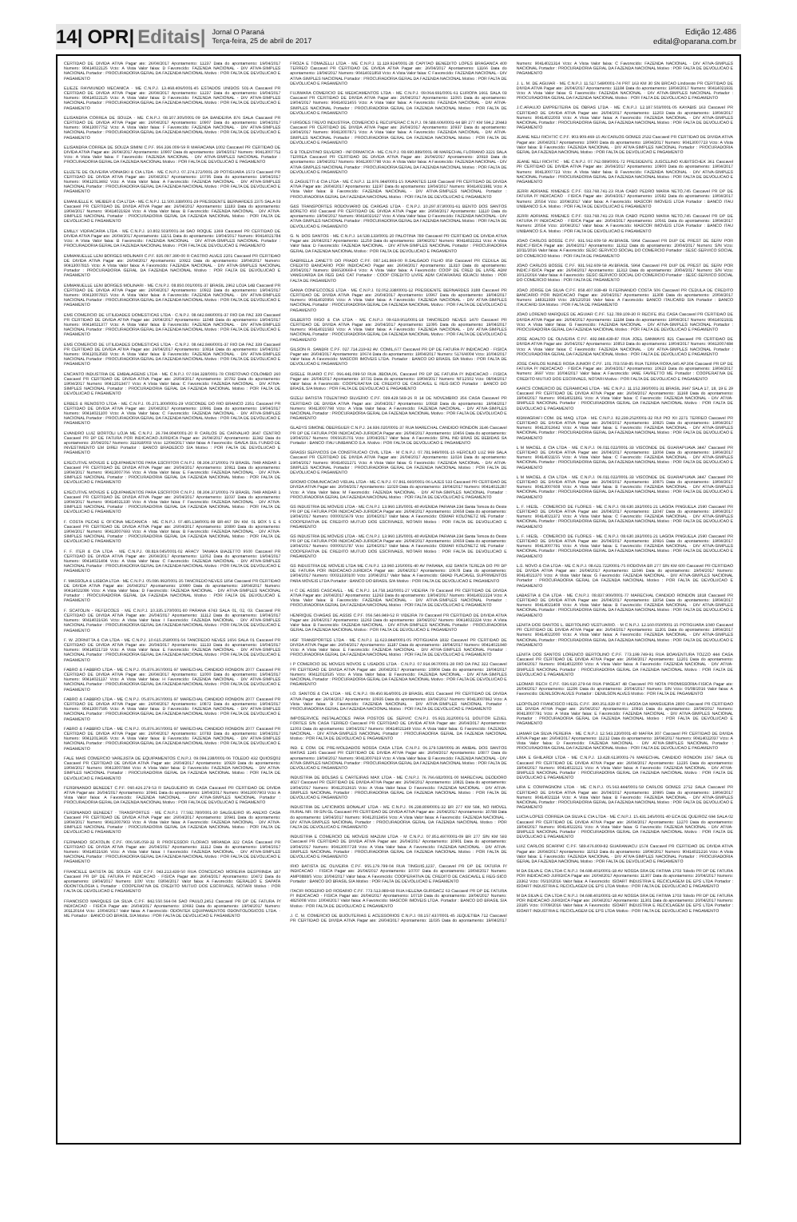14| OPR| Editais|
Jornal O Paraná
Terça-feira, 25 de abril de 2017
Edição 12.486
edital@oparana.com.br
CERTIDAO DE DIVIDA ATIVA Pagar ate: 26/04/2017 Apontamento: 11237 Data do apontamento: 19/04/2017 Numero: 90414022125 Vcto: A Vista Valor faixa: D Favorecido: FAZENDA NACIONAL - DIV ATIVA-SIMPLES NACIONAL Portador : PROCURADORIA GERAL DA FAZENDA NACIONAL Motivo : POR FALTA DE DEVOLUCAO E PAGAMENTO
ELIEZE RAYMUNDO MECANICA - ME C.N.P.J. 13.468.406/0001-45 ESTADOS UNIDOS 501-A Cascavel PR CERTIDAO DE DIVIDA ATIVA Pagar ate: 26/04/2017 Apontamento: 11237 Data do apontamento: 19/04/2017 Numero: 90414022125 Vcto: A Vista Valor faixa: D Favorecido: FAZENDA NACIONAL - DIV ATIVA-SIMPLES NACIONAL Portador : PROCURADORIA GERAL DA FAZENDA NACIONAL Motivo : POR FALTA DE DEVOLUCAO E PAGAMENTO
ELISANDRA CORREA DE SOUZA - ME C.N.P.J. 08.107.305/0001-09 DA BANDEIRA 876 SALA Cascavel PR CERTIDAO DE DIVIDA ATIVA Pagar ate: 26/04/2017 Apontamento: 10907 Data do apontamento: 19/04/2017 Numero: 90413007752 Vcto: A Vista Valor faixa: F Favorecido: FAZENDA NACIONAL - DIV ATIVA-SIMPLES NACIONAL Portador : PROCURADORIA GERAL DA FAZENDA NACIONAL Motivo : POR FALTA DE DEVOLUCAO E PAGAMENTO
ELISANDRA CORREA DE SOUZA SIMINI C.P.F. 956.336.009-59 R MARACANA 1002 Cascavel PR CERTIDAO DE DIVIDA ATIVA Pagar ate: 26/04/2017 Apontamento: 10907 Data do apontamento: 19/04/2017 Numero: 90413007752 Vcto: A Vista Valor faixa: F Favorecido: FAZENDA NACIONAL - DIV ATIVA-SIMPLES NACIONAL Portador : PROCURADORIA GERAL DA FAZENDA NACIONAL Motivo : POR FALTA DE DEVOLUCAO E PAGAMENTO
ELIZETE DE OLIVEIRA VOINASKI & CIA LTDA - ME C.N.P.J. 07.274.272/0001-29 POTIGUARA 1573 Cascavel PR CERTIDAO DE DIVIDA ATIVA Pagar ate: 26/04/2017 Apontamento: 10795 Data do apontamento: 19/04/2017 Numero: 90412013492 Vcto: A Vista Valor faixa: A Favorecido: FAZENDA NACIONAL - DIV ATIVA-SIMPLES NACIONAL Portador : PROCURADORIA GERAL DA FAZENDA NACIONAL Motivo : POR FALTA DE DEVOLUCAO E PAGAMENTO
EMANUELLE K. WEIBER & CIA LTDA - ME C.N.P.J. 11.500.338/0001-29 PRESIDENTE BERNARDES 2375 SALA 03 Cascavel PR CERTIDAO DE DIVIDA ATIVA Pagar ate: 26/04/2017 Apontamento: 11183 Data do apontamento: 19/04/2017 Numero: 90414021924 Vcto: A Vista Valor faixa: B Favorecido: FAZENDA NACIONAL - DIV ATIVA-SIMPLES NACIONAL Portador : PROCURADORIA GERAL DA FAZENDA NACIONAL Motivo : POR FALTA DE DEVOLUCAO E PAGAMENTO
EMILLY VIDRACARIA LTDA - ME C.N.P.J. 10.802.503/0001-34 SAO ROQUE 1369 Cascavel PR CERTIDAO DE DIVIDA ATIVA Pagar ate: 26/04/2017 Apontamento: 11151 Data do apontamento: 19/04/2017 Numero: 90414021784 Vcto: A Vista Valor faixa: B Favorecido: FAZENDA NACIONAL - DIV ATIVA-SIMPLES NACIONAL Portador : PROCURADORIA GERAL DA FAZENDA NACIONAL Motivo : POR FALTA DE DEVOLUCAO E PAGAMENTO
EMMANUELLE LENI BORGES MOLINARI C.P.F. 835.097.390-00 R CASTRO ALVES 2201 Cascavel PR CERTIDAO DE DIVIDA ATIVA Pagar ate: 26/04/2017 Apontamento: 10922 Data do apontamento: 19/04/2017 Numero: 90413007815 Vcto: A Vista Valor faixa: A Favorecido: FAZENDA NACIONAL - DIV ATIVA-SIMPLES NACIONAL Portador : PROCURADORIA GERAL DA FAZENDA NACIONAL Motivo : POR FALTA DE DEVOLUCAO E PAGAMENTO
EMMANUELLE LENI BORGES MOLINARI - ME C.N.P.J. 08.850.001/0001-37 BRASIL 2962 LOJA 14B Cascavel PR CERTIDAO DE DIVIDA ATIVA Pagar ate: 26/04/2017 Apontamento: 10922 Data do apontamento: 19/04/2017 Numero: 90413007815 Vcto: A Vista Valor faixa: A Favorecido: FAZENDA NACIONAL - DIV ATIVA-SIMPLES NACIONAL Portador : PROCURADORIA GERAL DA FAZENDA NACIONAL Motivo : POR FALTA DE DEVOLUCAO E PAGAMENTO
EMS COMERCIO DE UTILIDADES DOMESTICAS LTDA - C.N.P.J. 08.642.846/0001-37 RIO DA PAZ 339 Cascavel PR CERTIDAO DE DIVIDA ATIVA Pagar ate: 26/04/2017 Apontamento: 11048 Data do apontamento: 19/04/2017 Numero: 90414021377 Vcto: A Vista Valor faixa: B Favorecido: FAZENDA NACIONAL - DIV ATIVA-SIMPLES NACIONAL Portador : PROCURADORIA GERAL DA FAZENDA NACIONAL Motivo : POR FALTA DE DEVOLUCAO E PAGAMENTO
EMS COMERCIO DE UTILIDADES DOMESTICAS LTDA - C.N.P.J. 08.642.846/0001-37 RIO DA PAZ 339 Cascavel PR CERTIDAO DE DIVIDA ATIVA Pagar ate: 26/04/2017 Apontamento: 10814 Data do apontamento: 19/04/2017 Numero: 90412013583 Vcto: A Vista Valor faixa: B Favorecido: FAZENDA NACIONAL - DIV ATIVA-SIMPLES NACIONAL Portador : PROCURADORIA GERAL DA FAZENDA NACIONAL Motivo : POR FALTA DE DEVOLUCAO E PAGAMENTO
ENCANTO INDUSTRIA DE EMBALAGENS LTDA - ME C.N.P.J. 07.034.328/0001-78 CRISTOVAO COLOMBO 260 Cascavel PR CERTIDAO DE DIVIDA ATIVA Pagar ate: 26/04/2017 Apontamento: 10792 Data do apontamento: 19/04/2017 Numero: 90412013477 Vcto: A Vista Valor faixa: C Favorecido: FAZENDA NACIONAL - DIV ATIVA-SIMPLES NACIONAL Portador : PROCURADORIA GERAL DA FAZENDA NACIONAL Motivo : POR FALTA DE DEVOLUCAO E PAGAMENTO
ERBES & RENOSTO LTDA - ME C.N.P.J. 05.271.300/0001-29 VISCONDE DO RIO BRANCO 2351 Cascavel PR CERTIDAO DE DIVIDA ATIVA Pagar ate: 26/04/2017 Apontamento: 10991 Data do apontamento: 19/04/2017 Numero: 90414021100 Vcto: A Vista Valor faixa: C Favorecido: FAZENDA NACIONAL - DIV ATIVA-SIMPLES NACIONAL Portador : PROCURADORIA GERAL DA FAZENDA NACIONAL Motivo : POR FALTA DE DEVOLUCAO E PAGAMENTO
EVANDRO LUIZ BORTOLI LOJA ME C.N.P.J. 26.794.904/0001-20 R CARLOS DE CARVALHO 3647 CENTRO Cascavel PR DP DE FATURA POR INDICACAO-JURIDICA Pagar ate: 26/04/2017 Apontamento: 11342 Data do apontamento: 20/04/2017 Numero: 311918/003 Vcto: 12/04/2017 Valor faixa: A Favorecido: GAVEA SUL FUNDO DE INVESTIMENTO EM DIREI Portador : BANCO BRADESCO S/A Motivo : POR FALTA DE DEVOLUCAO E PAGAMENTO
EXECUTIVE MOVEIS E EQUIPAMENTOS PARA ESCRITOR C.N.P.J. 08.304.371/0001-79 BRASIL 7949 ANDAR 1 Cascavel PR CERTIDAO DE DIVIDA ATIVA Pagar ate: 26/04/2017 Apontamento: 10911 Data do apontamento: 19/04/2017 Numero: 90413007766 Vcto: A Vista Valor faixa: E Favorecido: FAZENDA NACIONAL - DIV ATIVA-SIMPLES NACIONAL Portador : PROCURADORIA GERAL DA FAZENDA NACIONAL Motivo : POR FALTA DE DEVOLUCAO E PAGAMENTO
EXECUTIVE MOVEIS E EQUIPAMENTOS PARA ESCRITOR C.N.P.J. 08.304.371/0001-79 BRASIL 7949 ANDAR 1 Cascavel PR CERTIDAO DE DIVIDA ATIVA Pagar ate: 26/04/2017 Apontamento: 11037 Data do apontamento: 19/04/2017 Numero: 90414021330 Vcto: A Vista Valor faixa: F Favorecido: FAZENDA NACIONAL - DIV ATIVA-SIMPLES NACIONAL Portador : PROCURADORIA GERAL DA FAZENDA NACIONAL Motivo : POR FALTA DE DEVOLUCAO E PAGAMENTO
F. COSTA PECAS E OFICINA MECANICA - ME C.N.P.J. 07.485.134/0001-99 BR-467 SN KM. 01 BOX 5 E 6 Cascavel PR CERTIDAO DE DIVIDA ATIVA Pagar ate: 26/04/2017 Apontamento: 10890 Data do apontamento: 19/04/2017 Numero: 90413007693 Vcto: A Vista Valor faixa: B Favorecido: FAZENDA NACIONAL - DIV ATIVA-SIMPLES NACIONAL Portador : PROCURADORIA GERAL DA FAZENDA NACIONAL Motivo : POR FALTA DE DEVOLUCAO E PAGAMENTO
F. F. ITER & CIA LTDA - ME C.N.P.J. 08.819.045/0001-02 ARACY TANAKA BIAZETTO 9500 Cascavel PR CERTIDAO DE DIVIDA ATIVA Pagar ate: 26/04/2017 Apontamento: 11052 Data do apontamento: 19/04/2017 Numero: 90414021404 Vcto: A Vista Valor faixa: C Favorecido: FAZENDA NACIONAL - DIV ATIVA-SIMPLES NACIONAL Portador : PROCURADORIA GERAL DA FAZENDA NACIONAL Motivo : POR FALTA DE DEVOLUCAO E PAGAMENTO
F. MASSOLA & LISBOA LTDA - ME C.N.P.J. 05.086.992/0001-35 TANCREDO NEVES 1854 Cascavel PR CERTIDAO DE DIVIDA ATIVA Pagar ate: 26/04/2017 Apontamento: 10990 Data do apontamento: 19/04/2017 Numero: 90414021086 Vcto: A Vista Valor faixa: D Favorecido: FAZENDA NACIONAL - DIV ATIVA-SIMPLES NACIONAL Portador : PROCURADORIA GERAL DA FAZENDA NACIONAL Motivo : POR FALTA DE DEVOLUCAO E PAGAMENTO
F. SCATOLIN - REFEICOES - ME C.N.P.J. 10.335.170/0001-80 PARANA 4743 SALA 01, 02, 03. Cascavel PR CERTIDAO DE DIVIDA ATIVA Pagar ate: 26/04/2017 Apontamento: 11112 Data do apontamento: 19/04/2017 Numero: 90414021636 Vcto: A Vista Valor faixa: I Favorecido: FAZENDA NACIONAL - DIV ATIVA-SIMPLES NACIONAL Portador : PROCURADORIA GERAL DA FAZENDA NACIONAL Motivo : POR FALTA DE DEVOLUCAO E PAGAMENTO
F. W. ZORNITTA & CIA LTDA - ME C.N.P.J. 10.615.258/0001-56 TANCREDO NEVES 1656 SALA 01 Cascavel PR CERTIDAO DE DIVIDA ATIVA Pagar ate: 26/04/2017 Apontamento: 11133 Data do apontamento: 19/04/2017 Numero: 90414021719 Vcto: A Vista Valor faixa: E Favorecido: FAZENDA NACIONAL - DIV ATIVA-SIMPLES NACIONAL Portador : PROCURADORIA GERAL DA FAZENDA NACIONAL Motivo : POR FALTA DE DEVOLUCAO E PAGAMENTO
FABRO & FABBRO LTDA - ME C.N.P.J. 05.876.367/0001-97 MARECHAL CANDIDO RONDON 2077 Cascavel PR CERTIDAO DE DIVIDA ATIVA Pagar ate: 26/04/2017 Apontamento: 11000 Data do apontamento: 19/04/2017 Numero: 90414021137 Vcto: A Vista Valor faixa: H Favorecido: FAZENDA NACIONAL - DIV ATIVA-SIMPLES NACIONAL Portador : PROCURADORIA GERAL DA FAZENDA NACIONAL Motivo : POR FALTA DE DEVOLUCAO E PAGAMENTO
FABRO & FABBRO LTDA - ME C.N.P.J. 05.876.367/0001-97 MARECHAL CANDIDO RONDON 2077 Cascavel PR CERTIDAO DE DIVIDA ATIVA Pagar ate: 26/04/2017 Apontamento: 10872 Data do apontamento: 19/04/2017 Numero: 90413007595 Vcto: A Vista Valor faixa: D Favorecido: FAZENDA NACIONAL - DIV ATIVA-SIMPLES NACIONAL Portador : PROCURADORIA GERAL DA FAZENDA NACIONAL Motivo : POR FALTA DE DEVOLUCAO E PAGAMENTO
FABRO & FABBRO LTDA - ME C.N.P.J. 05.876.367/0001-97 MARECHAL CANDIDO RONDON 2077 Cascavel PR CERTIDAO DE DIVIDA ATIVA Pagar ate: 26/04/2017 Apontamento: 10783 Data do apontamento: 19/04/2017 Numero: 90412013435 Vcto: A Vista Valor faixa: B Favorecido: FAZENDA NACIONAL - DIV ATIVA-SIMPLES NACIONAL Portador : PROCURADORIA GERAL DA FAZENDA NACIONAL Motivo : POR FALTA DE DEVOLUCAO E PAGAMENTO
FALE MAIS COMERCIO VAREJISTA DE EQUIPAMENTOS C.N.P.J. 09.094.238/0001-06 TOLEDO 432 QUIOSQ02 Cascavel PR CERTIDAO DE DIVIDA ATIVA Pagar ate: 26/04/2017 Apontamento: 10929 Data do apontamento: 19/04/2017 Numero: 90413007844 Vcto: A Vista Valor faixa: D Favorecido: FAZENDA NACIONAL - DIV ATIVA-SIMPLES NACIONAL Portador : PROCURADORIA GERAL DA FAZENDA NACIONAL Motivo : POR FALTA DE DEVOLUCAO E PAGAMENTO
FERDINANDO BENEDET C.P.F. 060.426.279-53 R SALGUEIRO 95 CASA Cascavel PR CERTIDAO DE DIVIDA ATIVA Pagar ate: 26/04/2017 Apontamento: 10941 Data do apontamento: 19/04/2017 Numero: 90413007903 Vcto: A Vista Valor faixa: A Favorecido: FAZENDA NACIONAL - DIV ATIVA-SIMPLES NACIONAL Portador : PROCURADORIA GERAL DA FAZENDA NACIONAL Motivo : POR FALTA DE DEVOLUCAO E PAGAMENTO
FERDINANDO BENEDET - TRANSPORTES - ME C.N.P.J. 77.592.780/0001-30 SALGUEIRO 95 ANEXO CASA Cascavel PR CERTIDAO DE DIVIDA ATIVA Pagar ate: 26/04/2017 Apontamento: 10941 Data do apontamento: 19/04/2017 Numero: 90413007903 Vcto: A Vista Valor faixa: A Favorecido: FAZENDA NACIONAL - DIV ATIVA-SIMPLES NACIONAL Portador : PROCURADORIA GERAL DA FAZENDA NACIONAL Motivo : POR FALTA DE DEVOLUCAO E PAGAMENTO
FERNANDO SCATOLIN C.P.F. 006.595.059-32 R PROFESSOR FLORACI MIRANDA 322 CASA Cascavel PR CERTIDAO DE DIVIDA ATIVA Pagar ate: 26/04/2017 Apontamento: 11112 Data do apontamento: 19/04/2017 Numero: 90414021636 Vcto: A Vista Valor faixa: I Favorecido: FAZENDA NACIONAL - DIV ATIVA-SIMPLES NACIONAL Portador : PROCURADORIA GERAL DA FAZENDA NACIONAL Motivo : POR FALTA DE DEVOLUCAO E PAGAMENTO
FRANCIELE BATISTA DE SOUZA -629 C.P.F. 043.213.439-50 RUA CONCEICAO MOREIRA DESPRINDA 187 Cascavel PR DP DE FATURA P/ INDICACAO - FISICA Pagar ate: 26/04/2017 Apontamento: 10472 Data do apontamento: 19/04/2017 Numero: 10X/ Vcto: 03/04/2017 Valor faixa: A Favorecido: GERALDO E SAPATA ODONTOLOGIA L Portador : COOPERATIVA DE CREDITO MUTUO DOS ESCRIVAES, NOTARI Motivo : POR FALTA DE DEVOLUCAO E PAGAMENTO
FRANCISCO MARQUES DA SILVA C.P.F. 842.550.564-04 SAO PAULO,2452 Cascavel PR DP DE FATURA P/ INDICACAO - FISICA Pagar ate: 26/04/2017 Apontamento: 10692 Data do apontamento: 19/04/2017 Numero: 301120164 Vcto: 10/04/2017 Valor faixa: A Favorecido: ODONTEK EQUIPAMENTOS ODONTOLOGICOS LTDA. - ME Portador : BANCO DO BRASIL S/A Motivo : POR FALTA DE DEVOLUCAO E PAGAMENTO
FROZA E TOMAZELLI LTDA - ME C.N.P.J. 11.119.924/0001-28 CAPITAO BENEDITO LOPES BRAGANCA 400 TERREO Cascavel PR CERTIDAO DE DIVIDA ATIVA Pagar ate: 26/04/2017 Apontamento: 11166 Data do apontamento: 19/04/2017 Numero: 90414021858 Vcto: A Vista Valor faixa: C Favorecido: FAZENDA NACIONAL - DIV ATIVA-SIMPLES NACIONAL Portador : PROCURADORIA GERAL DA FAZENDA NACIONAL Motivo : POR FALTA DE DEVOLUCAO E PAGAMENTO
FUJIWARA COMERCIO DE MEDICAMENTOS LTDA - ME C.N.P.J. 09.064.691/0001-61 EUROPA 1661 SALA 03 Cascavel PR CERTIDAO DE DIVIDA ATIVA Pagar ate: 26/04/2017 Apontamento: 11065 Data do apontamento: 19/04/2017 Numero: 90414021455 Vcto: A Vista Valor faixa: A Favorecido: FAZENDA NACIONAL - DIV ATIVA-SIMPLES NACIONAL Portador : PROCURADORIA GERAL DA FAZENDA NACIONAL Motivo : POR FALTA DE DEVOLUCAO E PAGAMENTO
FURGOES TREVO INDUSTRIA, COMERCIO E RECUPERAC C.N.P.J. 09.588.606/0001-64 BR 277 KM 594,2 20443 Cascavel PR CERTIDAO DE DIVIDA ATIVA Pagar ate: 26/04/2017 Apontamento: 10937 Data do apontamento: 19/04/2017 Numero: 90413007871 Vcto: A Vista Valor faixa: A Favorecido: FAZENDA NACIONAL - DIV ATIVA-SIMPLES NACIONAL Portador : PROCURADORIA GERAL DA FAZENDA NACIONAL Motivo : POR FALTA DE DEVOLUCAO E PAGAMENTO
G B TOLENTINO SILVERIO - INFORMATICA - ME C.N.P.J. 08.690.889/0001-98 MARECHAL FLORIANO 3221 SALA TERREA Cascavel PR CERTIDAO DE DIVIDA ATIVA Pagar ate: 26/04/2017 Apontamento: 10918 Data do apontamento: 19/04/2017 Numero: 90413007798 Vcto: A Vista Valor faixa: A Favorecido: FAZENDA NACIONAL - DIV ATIVA-SIMPLES NACIONAL Portador : PROCURADORIA GERAL DA FAZENDA NACIONAL Motivo : POR FALTA DE DEVOLUCAO E PAGAMENTO
G ZAGUETTI & CIA LTDA - ME C.N.P.J. 11.976.944/0001-15 XAVANTES 1168 Cascavel PR CERTIDAO DE DIVIDA ATIVA Pagar ate: 26/04/2017 Apontamento: 11197 Data do apontamento: 19/04/2017 Numero: 90414021981 Vcto: A Vista Valor faixa: B Favorecido: FAZENDA NACIONAL - DIV ATIVA-SIMPLES NACIONAL Portador : PROCURADORIA GERAL DA FAZENDA NACIONAL Motivo : POR FALTA DE DEVOLUCAO E PAGAMENTO
G&S TRANSPORTES RODOVIARIO DE CARGAS LTDA - C.N.P.J. 10.297.873/0001-61 BENTO DOS SANTOS BORETO 450 Cascavel PR CERTIDAO DE DIVIDA ATIVA Pagar ate: 26/04/2017 Apontamento: 11110 Data do apontamento: 19/04/2017 Numero: 90414021627 Vcto: A Vista Valor faixa: D Favorecido: FAZENDA NACIONAL - DIV ATIVA-SIMPLES NACIONAL Portador : PROCURADORIA GERAL DA FAZENDA NACIONAL Motivo : POR FALTA DE DEVOLUCAO E PAGAMENTO
G. N. DOS SANTOS - ME C.N.P.J. 14.538.133/0001-20 PALOTINA 789 Cascavel PR CERTIDAO DE DIVIDA ATIVA Pagar ate: 26/04/2017 Apontamento: 11259 Data do apontamento: 19/04/2017 Numero: 90414022211 Vcto: A Vista Valor faixa: D Favorecido: FAZENDA NACIONAL - DIV ATIVA-SIMPLES NACIONAL Portador : PROCURADORIA GERAL DA FAZENDA NACIONAL Motivo : POR FALTA DE DEVOLUCAO E PAGAMENTO
GABRIELLA ZANETTI DO PRADO C.P.F. 087.141.869-00 R.SALGADO FILHO 859 Cascavel PR CEDULA DE CREDITO BANCARIO POR INDICACAO Pagar ate: 26/04/2017 Apontamento: 11310 Data do apontamento: 20/04/2017 Numero: B66530669-4 Vcto: A Vista Valor faixa: A Favorecido: COOP DE CRED DE LIVRE ADM VANGUARDA DA REG DAS CAT Portador : COOP CREDITO LIVRE ADM CATARARAS IGUACU Motivo : POR FALTA DE PAGAMENTO
GANIA CONFECCOES LTDA - ME C.N.P.J. 02.052.338/0001-12 PRESIDENTE BERNARDES 3188 Cascavel PR CERTIDAO DE DIVIDA ATIVA Pagar ate: 26/04/2017 Apontamento: 10967 Data do apontamento: 19/04/2017 Numero: 90414020956 Vcto: A Vista Valor faixa: A Favorecido: FAZENDA NACIONAL - DIV ATIVA-SIMPLES NACIONAL Portador : PROCURADORIA GERAL DA FAZENDA NACIONAL Motivo : POR FALTA DE DEVOLUCAO E PAGAMENTO
GILBERTO RIGO & CIA LTDA - ME C.N.P.J. 09.619.951/0001-18 TANCREDO NEVES 1470 Cascavel PR CERTIDAO DE DIVIDA ATIVA Pagar ate: 26/04/2017 Apontamento: 11095 Data do apontamento: 19/04/2017 Numero: 90414021583 Vcto: A Vista Valor faixa: A Favorecido: FAZENDA NACIONAL - DIV ATIVA-SIMPLES NACIONAL Portador : PROCURADORIA GERAL DA FAZENDA NACIONAL Motivo : POR FALTA DE DEVOLUCAO E PAGAMENTO
GILSON R. SANDRI C.P.F. 027.714.219-92 AV. COMIL,677 Cascavel PR DP DE FATURA P/ INDICACAO - FISICA Pagar ate: 26/04/2017 Apontamento: 10674 Data do apontamento: 19/04/2017 Numero: 5176/4004 Vcto: 10/04/2017 Valor faixa: A Favorecido: MASCOR IMOVEIS LTDA. Portador : BANCO DO BRASIL S/A Motivo : POR FALTA DE DEVOLUCAO E PAGAMENTO
GISELE RUARO C.P.F. 066.441.099-50 RUA JIBOIA,06, Cascavel PR DP DE FATURA P/ INDICACAO - FISICA Pagar ate: 26/04/2017 Apontamento: 10731 Data do apontamento: 19/04/2017 Numero: NF12502 Vcto: 08/04/2017 Valor faixa: A Favorecido: COOPERATIVA DE CREDITO DE CASCAVEL E REG-SICO Portador : BANCO DO BRASIL S/A Motivo : POR FALTA DE DEVOLUCAO E PAGAMENTO
GIZELI BATISTA TOLENTINO SILVERIO C.P.F. 039.429.569-26 R 14 DE NOVEMBRO 356 CASA Cascavel PR CERTIDAO DE DIVIDA ATIVA Pagar ate: 26/04/2017 Apontamento: 10918 Data do apontamento: 19/04/2017 Numero: 90413007798 Vcto: A Vista Valor faixa: A Favorecido: FAZENDA NACIONAL - DIV ATIVA-SIMPLES NACIONAL Portador : PROCURADORIA GERAL DA FAZENDA NACIONAL Motivo : POR FALTA DE DEVOLUCAO E PAGAMENTO
GLADYS SIMONE OBERGUER C.N.P.J. 24.936.020/0001-37 RUA MARECHAL CANDIDO RONDON 3146 Cascavel PR DP DE FATURA POR INDICACAO-JURIDICA Pagar ate: 26/04/2017 Apontamento: 10456 Data do apontamento: 19/04/2017 Numero: 0065635701 Vcto: 10/04/2017 Valor faixa: A Favorecido: SPAL IND BRAS DE BEBIDAS SA Portador : BANCO ITAU UNIBANCO S.A. Motivo : POR FALTA DE DEVOLUCAO E PAGAMENTO
GRASSI SERVICOS DA CONSTRUCAO CIVIL LTDA - M C.N.P.J. 07.781.949/0001-15 HERCILIO LUZ 969 SALA Cascavel PR CERTIDAO DE DIVIDA ATIVA Pagar ate: 26/04/2017 Apontamento: 11024 Data do apontamento: 19/04/2017 Numero: 90414021271 Vcto: A Vista Valor faixa: G Favorecido: FAZENDA NACIONAL - DIV ATIVA-SIMPLES NACIONAL Portador : PROCURADORIA GERAL DA FAZENDA NACIONAL Motivo : POR FALTA DE DEVOLUCAO E PAGAMENTO
GROMO COMUNICACAO VISUAL LTDA - ME C.N.P.J. 07.861.660/0001-06 LAJES 533 Cascavel PR CERTIDAO DE DIVIDA ATIVA Pagar ate: 26/04/2017 Apontamento: 11029 Data do apontamento: 19/04/2017 Numero: 90414021287 Vcto: A Vista Valor faixa: M Favorecido: FAZENDA NACIONAL - DIV ATIVA-SIMPLES NACIONAL Portador : PROCURADORIA GERAL DA FAZENDA NACIONAL Motivo : POR FALTA DE DEVOLUCAO E PAGAMENTO
GS INDUSTRIA DE MOVEIS LTDA - ME C.N.P.J. 13.960.135/0001-40 AVENIDA PARANA 234 Santa Tereza do Oeste PR DP DE FATURA POR INDICACAO-JURIDICA Pagar ate: 26/04/2017 Apontamento: 10658 Data do apontamento: 19/04/2017 Numero: 0000015679 Vcto: 10/04/2017 Valor faixa: A Favorecido: OSMAR KOLONETZ ME Portador : COOPERATIVA DE CREDITO MUTUO DOS ESCRIVAES, NOTARI Motivo : POR FALTA DE DEVOLUCAO E PAGAMENTO
GS INDUSTRIA DE MOVEIS LTDA - ME C.N.P.J. 13.960.135/0001-40 AVENIDA PARANA 234 Santa Tereza do Oeste PR DP DE FATURA POR INDICACAO-JURIDICA Pagar ate: 26/04/2017 Apontamento: 10659 Data do apontamento: 19/04/2017 Numero: 0000015787 Vcto: 12/04/2017 Valor faixa: A Favorecido: OSMAR KOLONETZ ME Portador : COOPERATIVA DE CREDITO MUTUO DOS ESCRIVAES, NOTARI Motivo : POR FALTA DE DEVOLUCAO E PAGAMENTO
GS INDUSTRIA DE MOVEIS LTDA ME C.N.P.J. 13.960.135/0001-40 AV PARANA, 432 SANTA TEREZA DO PR DP DE FATURA POR INDICACAO-JURIDICA Pagar ate: 26/04/2017 Apontamento: 10678 Data do apontamento: 19/04/2017 Numero: 00031330100 Vcto: 10/04/2017 Valor faixa: A Favorecido: GMAD PLACAVEL SUPRIMENTOS PARA MOVEIS LTDA Portador : BANCO DO BRASIL S/A Motivo : POR FALTA DE DEVOLUCAO E PAGAMENTO
H C DE ASSIS CASCAVEL - ME C.N.P.J. 14.758.142/0001-27 VIDEIRA 79 Cascavel PR CERTIDAO DE DIVIDA ATIVA Pagar ate: 26/04/2017 Apontamento: 11263 Data do apontamento: 19/04/2017 Numero: 90414022224 Vcto: A Vista Valor faixa: B Favorecido: FAZENDA NACIONAL - DIV ATIVA-SIMPLES NACIONAL Portador : PROCURADORIA GERAL DA FAZENDA NACIONAL Motivo : POR FALTA DE DEVOLUCAO E PAGAMENTO
HENRIQUE CHAGAS DE ASSIS C.P.F. 056.546.949-52 R VIDEIRA 79 Cascavel PR CERTIDAO DE DIVIDA ATIVA Pagar ate: 26/04/2017 Apontamento: 11263 Data do apontamento: 19/04/2017 Numero: 90414022224 Vcto: A Vista Valor faixa: B Favorecido: FAZENDA NACIONAL - DIV ATIVA-SIMPLES NACIONAL Portador : PROCURADORIA GERAL DA FAZENDA NACIONAL Motivo : POR FALTA DE DEVOLUCAO E PAGAMENTO
HGF TRANSPORTES LTDA - ME C.N.P.J. 11.623.844/0001-05 POTIGUARA 1832 Cascavel PR CERTIDAO DE DIVIDA ATIVA Pagar ate: 26/04/2017 Apontamento: 11187 Data do apontamento: 19/04/2017 Numero: 90414021940 Vcto: A Vista Valor faixa: E Favorecido: FAZENDA NACIONAL - DIV ATIVA-SIMPLES NACIONAL Portador : PROCURADORIA GERAL DA FAZENDA NACIONAL Motivo : POR FALTA DE DEVOLUCAO E PAGAMENTO
I P COMERCIO DE MOVEIS NOVOS E USADOS LTDA - C.N.P.J. 07.914.967/0001-28 RIO DA PAZ 322 Cascavel PR CERTIDAO DE DIVIDA ATIVA Pagar ate: 26/04/2017 Apontamento: 10804 Data do apontamento: 19/04/2017 Numero: 90412013535 Vcto: A Vista Valor faixa: B Favorecido: FAZENDA NACIONAL - DIV ATIVA-SIMPLES NACIONAL Portador : PROCURADORIA GERAL DA FAZENDA NACIONAL Motivo : POR FALTA DE DEVOLUCAO E PAGAMENTO
I.O. SANTOS & CIA LTDA - ME C.N.P.J. 09.450.914/0001-29 BRASIL 4021 Cascavel PR CERTIDAO DE DIVIDA ATIVA Pagar ate: 26/04/2017 Apontamento: 10935 Data do apontamento: 19/04/2017 Numero: 90413007862 Vcto: A Vista Valor faixa: D Favorecido: FAZENDA NACIONAL - DIV ATIVA-SIMPLES NACIONAL Portador : PROCURADORIA GERAL DA FAZENDA NACIONAL Motivo : POR FALTA DE DEVOLUCAO E PAGAMENTO
IMPOSERVICE INSTALACOES PARA POSTOS DE SERVIC C.N.P.J. 05.921.312/0001-51 DOUTOR EZUEL FORTES S/N CASA TERREO Cascavel PR CERTIDAO DE DIVIDA ATIVA Pagar ate: 26/04/2017 Apontamento: 11003 Data do apontamento: 19/04/2017 Numero: 90414021149 Vcto: A Vista Valor faixa: G Favorecido: FAZENDA NACIONAL - DIV ATIVA-SIMPLES NACIONAL Portador : PROCURADORIA GERAL DA FAZENDA NACIONAL Motivo : POR FALTA DE DEVOLUCAO E PAGAMENTO
IND. E COM. DE PRE-MOLDADOS NOSSA CASA LTDA. C.N.P.J. 06.179.539/0001-36 ANIBAL DOS SANTOS MATIAS 1245 Cascavel PR CERTIDAO DE DIVIDA ATIVA Pagar ate: 26/04/2017 Apontamento: 10877 Data do apontamento: 19/04/2017 Numero: 90413007619 Vcto: A Vista Valor faixa: B Favorecido: FAZENDA NACIONAL - DIV ATIVA-SIMPLES NACIONAL Portador : PROCURADORIA GERAL DA FAZENDA NACIONAL Motivo : POR FALTA DE DEVOLUCAO E PAGAMENTO
INDUSTRIA DE BOLSAS E CARTEIRAS MAX LTDA - ME C.N.P.J. 76.766.682/0001-00 MARECHAL DEODORO 4027 Cascavel PR CERTIDAO DE DIVIDA ATIVA Pagar ate: 26/04/2017 Apontamento: 10821 Data do apontamento: 19/04/2017 Numero: 90412013615 Vcto: A Vista Valor faixa: D Favorecido: FAZENDA NACIONAL - DIV ATIVA-SIMPLES NACIONAL Portador : PROCURADORIA GERAL DA FAZENDA NACIONAL Motivo : POR FALTA DE DEVOLUCAO E PAGAMENTO
INDUSTRIA DE LATICINIOS BONALAT LTDA - ME C.N.P.J. 06.238.809/0001-32 BR 277 KM 584, NO IMOVEL RURAL NR. 09 S/N GL Cascavel PR CERTIDAO DE DIVIDA ATIVA Pagar ate: 26/04/2017 Apontamento: 10788 Data do apontamento: 19/04/2017 Numero: 90412013456 Vcto: A Vista Valor faixa: A Favorecido: FAZENDA NACIONAL - DIV ATIVA-SIMPLES NACIONAL Portador : PROCURADORIA GERAL DA FAZENDA NACIONAL Motivo : POR FALTA DE DEVOLUCAO E PAGAMENTO
INDUSTRIA E COMERCIO DE MOVEIS MAZUM LTDA - M C.N.P.J. 07.851.497/0001-09 BR 277 S/N KM 593 Cascavel PR CERTIDAO DE DIVIDA ATIVA Pagar ate: 26/04/2017 Apontamento: 10901 Data do apontamento: 19/04/2017 Numero: 90413007728 Vcto: A Vista Valor faixa: A Favorecido: FAZENDA NACIONAL - DIV ATIVA-SIMPLES NACIONAL Portador : PROCURADORIA GERAL DA FAZENDA NACIONAL Motivo : POR FALTA DE DEVOLUCAO E PAGAMENTO
IRIO BATISTA DE OLIVEIRA C.P.F. 955.179.799-04 RUA TINGUIS,1237, Cascavel PR DP DE FATURA P/ INDICACAO - FISICA Pagar ate: 26/04/2017 Apontamento: 10707 Data do apontamento: 19/04/2017 Numero: AMP0888/5 Vcto: 10/04/2017 Valor faixa: A Favorecido: COOPERATIVA DE CREDITO DE CASCAVEL E REG-SICO Portador : BANCO DO BRASIL S/A Motivo : POR FALTA DE DEVOLUCAO E PAGAMENTO
ITACIR ROGERIO DO ROSARIO C.P.F. 773.513.989-68 RUA HELENA GURGACZ 63 Cascavel PR DP DE FATURA P/ INDICACAO - FISICA Pagar ate: 26/04/2017 Apontamento: 10719 Data do apontamento: 19/04/2017 Numero: 4825008 Vcto: 10/04/2017 Valor faixa: A Favorecido: MASCOR IMOVEIS LTDA. Portador : BANCO DO BRASIL S/A Motivo : POR FALTA DE DEVOLUCAO E PAGAMENTO
J. C. M. COMERCIO DE BIJOUTERIAS E ACESSORIOS C.N.P.J. 08.157.437/0001-45 JEQUETIBA 712 Cascavel PR CERTIDAO DE DIVIDA ATIVA Pagar ate: 26/04/2017 Apontamento: 11035 Data do apontamento: 19/04/2017 Numero: 90414021314 Vcto: A Vista Valor faixa: C Favorecido: FAZENDA NACIONAL - DIV ATIVA-SIMPLES NACIONAL Portador : PROCURADORIA GERAL DA FAZENDA NACIONAL Motivo : POR FALTA DE DEVOLUCAO E PAGAMENTO
J. L. M. DE AGUIAR - ME C.N.P.J. 11.517.549/0001-74 PRT 163 KM 30 SN BRCAO Lindoeste PR CERTIDAO DE DIVIDA ATIVA Pagar ate: 26/04/2017 Apontamento: 11184 Data do apontamento: 19/04/2017 Numero: 90414021931 Vcto: A Vista Valor faixa: G Favorecido: FAZENDA NACIONAL - DIV ATIVA-SIMPLES NACIONAL Portador : PROCURADORIA GERAL DA FAZENDA NACIONAL Motivo : POR FALTA DE DEVOLUCAO E PAGAMENTO
J.C.ARAUJO EMPREITEIRA DE OBRAS LTDA - ME C.N.P.J. 12.187.503/0001-05 KAYABIS 163 Cascavel PR CERTIDAO DE DIVIDA ATIVA Pagar ate: 26/04/2017 Apontamento: 11203 Data do apontamento: 19/04/2017 Numero: 90414022003 Vcto: A Vista Valor faixa: A Favorecido: FAZENDA NACIONAL - DIV ATIVA-SIMPLES NACIONAL Portador : PROCURADORIA GERAL DA FAZENDA NACIONAL Motivo : POR FALTA DE DEVOLUCAO E PAGAMENTO
JEANE NELI RICHTIC C.P.F. 903.909.469-15 AV.CARLOS GOMES 2532 Cascavel PR CERTIDAO DE DIVIDA ATIVA Pagar ate: 26/04/2017 Apontamento: 10900 Data do apontamento: 19/04/2017 Numero: 90413007723 Vcto: A Vista Valor faixa: B Favorecido: FAZENDA NACIONAL - DIV ATIVA-SIMPLES NACIONAL Portador : PROCURADORIA GERAL DA FAZENDA NACIONAL Motivo : POR FALTA DE DEVOLUCAO E PAGAMENTO
JEANE NELI RICHTIC - ME C.N.P.J. 07.762.089/0001-72 PRESIDENTE JUSCELINO KUBITSCHEK 361 Cascavel PR CERTIDAO DE DIVIDA ATIVA Pagar ate: 26/04/2017 Apontamento: 10900 Data do apontamento: 19/04/2017 Numero: 90413007723 Vcto: A Vista Valor faixa: B Favorecido: FAZENDA NACIONAL - DIV ATIVA-SIMPLES NACIONAL Portador : PROCURADORIA GERAL DA FAZENDA NACIONAL Motivo : POR FALTA DE DEVOLUCAO E PAGAMENTO
JERRI ADRIANE XIMENES C.P.F. 033.768.741-23 RUA CABO PEDRO MARIA NETO,745 Cascavel PR DP DE FATURA P/ INDICACAO - FISICA Pagar ate: 26/04/2017 Apontamento: 10582 Data do apontamento: 19/04/2017 Numero: 20554 Vcto: 10/04/2017 Valor faixa: A Favorecido: MASCOR IMOVEIS LTDA Portador : BANCO ITAU UNIBANCO S.A. Motivo : POR FALTA DE DEVOLUCAO E PAGAMENTO
JERRI ADRIANE XIMENES C.P.F. 033.768.741-23 RUA CABO PEDRO MARIA NETO,745 Cascavel PR DP DE FATURA P/ INDICACAO - FISICA Pagar ate: 26/04/2017 Apontamento: 10561 Data do apontamento: 19/04/2017 Numero: 20554 Vcto: 10/04/2017 Valor faixa: A Favorecido: MASCOR IMOVEIS LTDA Portador : BANCO ITAU UNIBANCO S.A. Motivo : POR FALTA DE DEVOLUCAO E PAGAMENTO
JOAO CARLOS BOSSE C.P.F. 931.562.609-59 AV.BRASIL 5964 Cascavel PR DUP DE PREST DE SERV POR INDIC.FISICA Pagar ate: 26/04/2017 Apontamento: 11312 Data do apontamento: 20/04/2017 Numero: S/N Vcto: 10/11/2016 Valor faixa: A Favorecido: SESC-SERVICO SOCIAL DO COMERCIO Portador : SESC-SERVICO SOCIAL DO COMERCIO Motivo : POR FALTA DE PAGAMENTO
JOAO CARLOS BOSSE C.P.F. 931.562.609-59 AV.BRASIL 5964 Cascavel PR DUP DE PREST DE SERV POR INDIC.FISICA Pagar ate: 26/04/2017 Apontamento: 11313 Data do apontamento: 20/04/2017 Numero: S/N Vcto: 10/12/2016 Valor faixa: A Favorecido: SESC-SERVICO SOCIAL DO COMERCIO Portador : SESC-SERVICO SOCIAL DO COMERCIO Motivo : POR FALTA DE PAGAMENTO
JOAO JORGE DA SILVA C.P.F. 858.407.939-49 R.FERNANDO COSTA 506 Cascavel PR CEDULA DE CREDITO BANCARIO POR INDICACAO Pagar ate: 26/04/2017 Apontamento: 11308 Data do apontamento: 20/04/2017 Numero: 148311939 Vcto: 28/12/2016 Valor faixa: A Favorecido: BANCO ITAUCARD S/A Portador : BANCO ITAUCARD S/A Motivo : POR FALTA DE PAGAMENTO
JOAO LORENO MARQUES DE AGUIAR C.P.F. 512.789.109-30 R RECIFE 851 CASA Cascavel PR CERTIDAO DE DIVIDA ATIVA Pagar ate: 26/04/2017 Apontamento: 11184 Data do apontamento: 19/04/2017 Numero: 90414021931 Vcto: A Vista Valor faixa: G Favorecido: FAZENDA NACIONAL - DIV ATIVA-SIMPLES NACIONAL Portador : PROCURADORIA GERAL DA FAZENDA NACIONAL Motivo : POR FALTA DE DEVOLUCAO E PAGAMENTO
JOSE ADALTO DE OLIVEIRA C.P.F. 492.848.439-87 RUA JOEL SANWAYS 821 Cascavel PR CERTIDAO DE DIVIDA ATIVA Pagar ate: 26/04/2017 Apontamento: 10853 Data do apontamento: 19/04/2017 Numero: 90413007484 Vcto: A Vista Valor faixa: C Favorecido: FAZENDA NACIONAL - DIV ATIVA-SIMPLES NACIONAL Portador : PROCURADORIA GERAL DA FAZENDA NACIONAL Motivo : POR FALTA DE DEVOLUCAO E PAGAMENTO
JOSE CARLOS NUNES ROSA JUNIOR C.P.F. 101.703.559-85 RUA TERRA ROXA,645 AP.304 Cascavel PR DP DE FATURA P/ INDICACAO - FISICA Pagar ate: 26/04/2017 Apontamento: 10623 Data do apontamento: 19/04/2017 Numero: 3697 Vcto: 10/04/2017 Valor faixa: A Favorecido: IANE FAVRETTO ME Portador : COOPERATIVA DE CREDITO MUTUO DOS ESCRIVAES, NOTARI Motivo : POR FALTA DE DEVOLUCAO E PAGAMENTO
KARCS COMERCIO DE CERAMICAS LTDA - ME C.N.P.J. 11.152.390/0001-31 BRASIL 3647 SALA 17, 18, 19 E 29 Cascavel PR CERTIDAO DE DIVIDA ATIVA Pagar ate: 26/04/2017 Apontamento: 11168 Data do apontamento: 19/04/2017 Numero: 90414021861 Vcto: A Vista Valor faixa: C Favorecido: FAZENDA NACIONAL - DIV ATIVA-SIMPLES NACIONAL Portador : PROCURADORIA GERAL DA FAZENDA NACIONAL Motivo : POR FALTA DE DEVOLUCAO E PAGAMENTO
KIDMAGRAFI COM. DE MAQ. LTDA - ME C.N.P.J. 82.239.252/0001-32 RUI PIO XII 2271 TERREO Cascavel PR CERTIDAO DE DIVIDA ATIVA Pagar ate: 26/04/2017 Apontamento: 10825 Data do apontamento: 19/04/2017 Numero: 90412013642 Vcto: A Vista Valor faixa: E Favorecido: FAZENDA NACIONAL - DIV ATIVA-SIMPLES NACIONAL Portador : PROCURADORIA GERAL DA FAZENDA NACIONAL Motivo : POR FALTA DE DEVOLUCAO E PAGAMENTO
L M MACIEL & CIA LTDA - ME C.N.P.J. 06.011.022/0001-33 VISCONDE DE GUARAPUAVA 3447 Cascavel PR CERTIDAO DE DIVIDA ATIVA Pagar ate: 26/04/2017 Apontamento: 11004 Data do apontamento: 19/04/2017 Numero: 90414021155 Vcto: A Vista Valor faixa: C Favorecido: FAZENDA NACIONAL - DIV ATIVA-SIMPLES NACIONAL Portador : PROCURADORIA GERAL DA FAZENDA NACIONAL Motivo : POR FALTA DE DEVOLUCAO E PAGAMENTO
L M MACIEL & CIA LTDA - ME C.N.P.J. 06.011.022/0001-33 VISCONDE DE GUARAPUAVA 3447 Cascavel PR CERTIDAO DE DIVIDA ATIVA Pagar ate: 26/04/2017 Apontamento: 10875 Data do apontamento: 19/04/2017 Numero: 90413007608 Vcto: A Vista Valor faixa: B Favorecido: FAZENDA NACIONAL - DIV ATIVA-SIMPLES NACIONAL Portador : PROCURADORIA GERAL DA FAZENDA NACIONAL Motivo : POR FALTA DE DEVOLUCAO E PAGAMENTO
L. F. HIESL - COMERCIO DE FLORES - ME C.N.P.J. 08.630.192/0001-21 LAGOA PINGUELA 2590 Cascavel PR CERTIDAO DE DIVIDA ATIVA Pagar ate: 26/04/2017 Apontamento: 11047 Data do apontamento: 19/04/2017 Numero: 90414021372 Vcto: A Vista Valor faixa: C Favorecido: FAZENDA NACIONAL - DIV ATIVA-SIMPLES NACIONAL Portador : PROCURADORIA GERAL DA FAZENDA NACIONAL Motivo : POR FALTA DE DEVOLUCAO E PAGAMENTO
L. F. HIESL - COMERCIO DE FLORES - ME C.N.P.J. 08.630.192/0001-21 LAGOA PINGUELA 2590 Cascavel PR CERTIDAO DE DIVIDA ATIVA Pagar ate: 26/04/2017 Apontamento: 10916 Data do apontamento: 19/04/2017 Numero: 90413007791 Vcto: A Vista Valor faixa: E Favorecido: FAZENDA NACIONAL - DIV ATIVA-SIMPLES NACIONAL Portador : PROCURADORIA GERAL DA FAZENDA NACIONAL Motivo : POR FALTA DE DEVOLUCAO E PAGAMENTO
L.S. NOVO & CIA LTDA - ME C.N.P.J. 08.621.722/0001-75 RODOVIA BR 277 S/N KM 600 Cascavel PR CERTIDAO DE DIVIDA ATIVA Pagar ate: 26/04/2017 Apontamento: 11046 Data do apontamento: 19/04/2017 Numero: 90414021370 Vcto: A Vista Valor faixa: G Favorecido: FAZENDA NACIONAL - DIV ATIVA-SIMPLES NACIONAL Portador : PROCURADORIA GERAL DA FAZENDA NACIONAL Motivo : POR FALTA DE DEVOLUCAO E PAGAMENTO
LABASTIA & CIA LTDA - ME C.N.P.J. 08.837.906/0001-77 MARECHAL CANDIDO RONDON 1818 Cascavel PR CERTIDAO DE DIVIDA ATIVA Pagar ate: 26/04/2017 Apontamento: 11054 Data do apontamento: 19/04/2017 Numero: 90414021408 Vcto: A Vista Valor faixa: B Favorecido: FAZENDA NACIONAL - DIV ATIVA-SIMPLES NACIONAL Portador : PROCURADORIA GERAL DA FAZENDA NACIONAL Motivo : POR FALTA DE DEVOLUCAO E PAGAMENTO
LENITA DOS SANTOS L. BERTOLINO VESTUARIO. - M C.N.P.J. 12.160.050/0001-15 POTIGUARA 1040 Cascavel PR CERTIDAO DE DIVIDA ATIVA Pagar ate: 26/04/2017 Apontamento: 11201 Data do apontamento: 19/04/2017 Numero: 90414022000 Vcto: A Vista Valor faixa: A Favorecido: FAZENDA NACIONAL - DIV ATIVA-SIMPLES NACIONAL Portador : PROCURADORIA GERAL DA FAZENDA NACIONAL Motivo : POR FALTA DE DEVOLUCAO E PAGAMENTO
LENITA DOS SANTOS LORENCO BERTOLINO C.P.F. 773.199.749-91 RUA BOAVENTURA TOZZO 444 CASA Cascavel PR CERTIDAO DE DIVIDA ATIVA Pagar ate: 26/04/2017 Apontamento: 11201 Data do apontamento: 19/04/2017 Numero: 90414022000 Vcto: A Vista Valor faixa: A Favorecido: FAZENDA NACIONAL - DIV ATIVA-SIMPLES NACIONAL Portador : PROCURADORIA GERAL DA FAZENDA NACIONAL Motivo : POR FALTA DE DEVOLUCAO E PAGAMENTO
LEOMAR RECH C.P.F. 036.610.279-64 RUA PIAGEAT 48 Cascavel PR NOTA PROMISSORIA-FISICA Pagar ate: 26/04/2017 Apontamento: 11296 Data do apontamento: 20/04/2017 Numero: S/N Vcto: 05/08/2016 Valor faixa: A Favorecido: DENILSON ALVES Portador : DENILSON ALVES Motivo : POR FALTA DE PAGAMENTO
LEOPOLDO FRANCISCO HIESL C.P.F. 390.351.829-87 R LAGOA DA MANGUEIRA 2800 Cascavel PR CERTIDAO DE DIVIDA ATIVA Pagar ate: 26/04/2017 Apontamento: 10916 Data do apontamento: 19/04/2017 Numero: 90413007791 Vcto: A Vista Valor faixa: E Favorecido: FAZENDA NACIONAL - DIV ATIVA-SIMPLES NACIONAL Portador : PROCURADORIA GERAL DA FAZENDA NACIONAL Motivo : POR FALTA DE DEVOLUCAO E PAGAMENTO
LIAMAR DA SILVA PEREIRA - ME C.N.P.J. 12.543.220/0001-40 MAFRA 307 Cascavel PR CERTIDAO DE DIVIDA ATIVA Pagar ate: 26/04/2017 Apontamento: 11212 Data do apontamento: 19/04/2017 Numero: 90414022037 Vcto: A Vista Valor faixa: D Favorecido: FAZENDA NACIONAL - DIV ATIVA-SIMPLES NACIONAL Portador : PROCURADORIA GERAL DA FAZENDA NACIONAL Motivo : POR FALTA DE DEVOLUCAO E PAGAMENTO
LIMA E GHILARDI LTDA - ME C.N.P.J. 13.428.613/0001-76 MARECHAL CANDIDO RONDON 1567 SALA 01 Cascavel PR CERTIDAO DE DIVIDA ATIVA Pagar ate: 26/04/2017 Apontamento: 11235 Data do apontamento: 19/04/2017 Numero: 90414022121 Vcto: A Vista Valor faixa: A Favorecido: FAZENDA NACIONAL - DIV ATIVA-SIMPLES NACIONAL Portador : PROCURADORIA GERAL DA FAZENDA NACIONAL Motivo : POR FALTA DE DEVOLUCAO E PAGAMENTO
LIRA E COMPAGNONI LTDA - ME C.N.P.J. 05.563.444/0001-59 CARLOS GOMES 2752 SALA Cascavel PR CERTIDAO DE DIVIDA ATIVA Pagar ate: 26/04/2017 Apontamento: 10995 Data do apontamento: 19/04/2017 Numero: 90414021114 Vcto: A Vista Valor faixa: B Favorecido: FAZENDA NACIONAL - DIV ATIVA-SIMPLES NACIONAL Portador : PROCURADORIA GERAL DA FAZENDA NACIONAL Motivo : POR FALTA DE DEVOLUCAO E PAGAMENTO
LUCIA LOPES CORREIA DA SILVA E CIA LTDA - ME C.N.P.J. 15.431.245/0001-40 ECA DE QUEIROZ 694 SALA 02 Cascavel PR CERTIDAO DE DIVIDA ATIVA Pagar ate: 26/04/2017 Apontamento: 11270 Data do apontamento: 19/04/2017 Numero: 90414022261 Vcto: A Vista Valor faixa: G Favorecido: FAZENDA NACIONAL - DIV ATIVA-SIMPLES NACIONAL Portador : PROCURADORIA GERAL DA FAZENDA NACIONAL Motivo : POR FALTA DE DEVOLUCAO E PAGAMENTO
LUIZ CARLOS SCARPAT C.P.F. 589.476.809-82 GUARANIACU 1574 Cascavel PR CERTIDAO DE DIVIDA ATIVA Pagar ate: 26/04/2017 Apontamento: 11013 Data do apontamento: 19/04/2017 Numero: 90414021216 Vcto: A Vista Valor faixa: E Favorecido: FAZENDA NACIONAL - DIV ATIVA-SIMPLES NACIONAL Portador : PROCURADORIA GERAL DA FAZENDA NACIONAL Motivo : POR FALTA DE DEVOLUCAO E PAGAMENTO
M DA SILVA E CIA LTDA C.N.P.J. 04.698.401/0001-18 AV NOSSA SRA DE FATIMA 1703 Toledo PR DP DE FATURA POR INDICACAO-JURIDICA Pagar ate: 26/04/2017 Apontamento: 11307 Data do apontamento: 20/04/2017 Numero: 23362 Vcto: 05/10/2016 Valor faixa: A Favorecido: ISOART INDUSTRIA E RECICLAGEM DE EPS LTDA Portador : ISOART INDUSTRIA E RECICLAGEM DE EPS LTDA Motivo : POR FALTA DE DEVOLUCAO E PAGAMENTO
M DA SILVA E CIA LTDA C.N.P.J. 04.698.401/0001-18 AV NOSSA SRA DE FATIMA 1703 Toledo PR DP DE FATURA POR INDICACAO-JURIDICA Pagar ate: 26/04/2017 Apontamento: 11301 Data do apontamento: 20/04/2017 Numero: 23185 Vcto: 07/09/2016 Valor faixa: A Favorecido: ISOART INDUSTRIA E RECICLAGEM DE EPS LTDA Portador : ISOART INDUSTRIA E RECICLAGEM DE EPS LTDA Motivo : POR FALTA DE DEVOLUCAO E PAGAMENTO